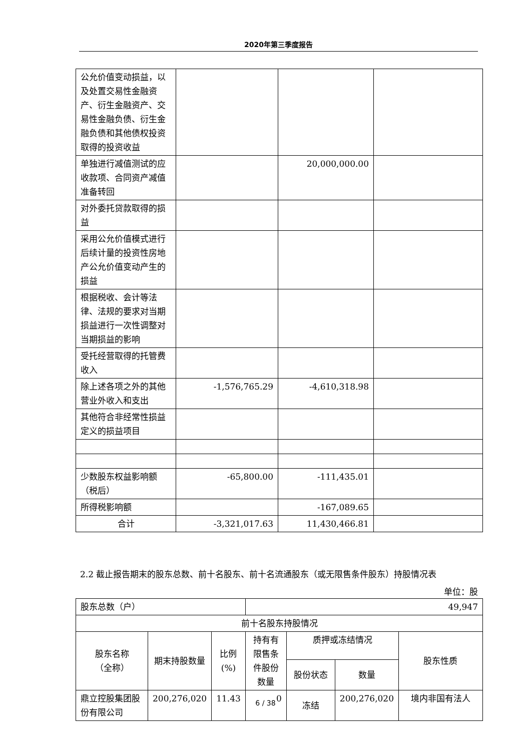2020年第三季度报告
| 公允价值变动损益，以及处置交易性金融资产、衍生金融资产、交易性金融负债、衍生金融负债和其他债权投资取得的投资收益 | | | |
| 单独进行减值测试的应收款项、合同资产减值准备转回 | | 20,000,000.00 | |
| 对外委托贷款取得的损益 | | | |
| 采用公允价值模式进行后续计量的投资性房地产公允价值变动产生的损益 | | | |
| 根据税收、会计等法律、法规的要求对当期损益进行一次性调整对当期损益的影响 | | | |
| 受托经营取得的托管费收入 | | | |
| 除上述各项之外的其他营业外收入和支出 | -1,576,765.29 | -4,610,318.98 | |
| 其他符合非经常性损益定义的损益项目 | | | |
| 少数股东权益影响额（税后） | -65,800.00 | -111,435.01 | |
| 所得税影响额 | | -167,089.65 | |
| 合计 | -3,321,017.63 | 11,430,466.81 | |
2.2 截止报告期末的股东总数、前十名股东、前十名流通股东（或无限售条件股东）持股情况表
单位：股
| 股东总数（户） | | | 49,947 | | | |
| 前十名股东持股情况 | | | | | | |
| 股东名称 （全称） | 期末持股数量 | 比例 (%) | 持有有限售条件股份数量 | 质押或冻结情况 | | 股东性质 |
| | | | | 股份状态 | 数量 | |
| 鼎立控股集团股份有限公司 | 200,276,020 | 11.43 | 0 | 冻结 | 200,276,020 | 境内非国有法人 |
6 / 38